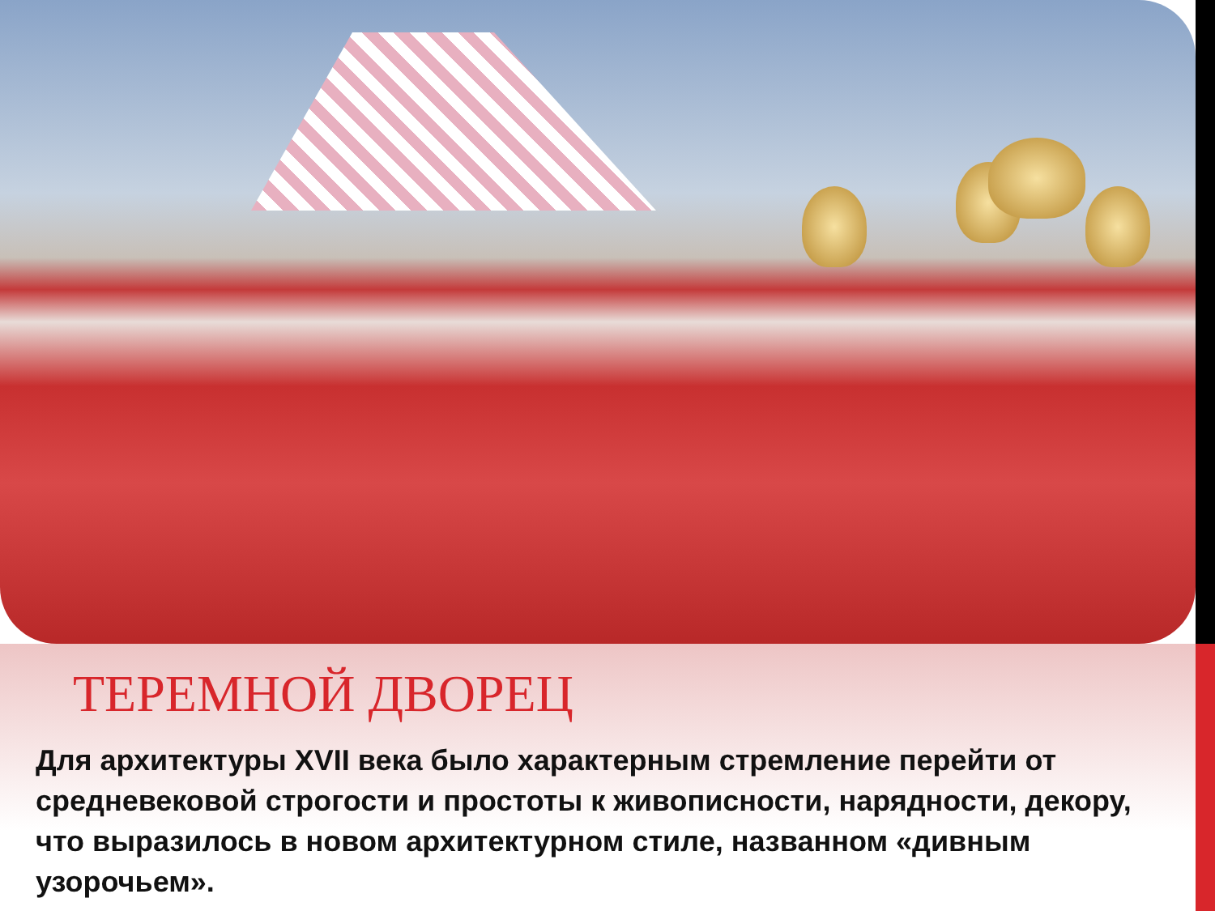ТЕРЕМНОЙ ДВОРЕЦ
Для архитектуры XVII века было характерным стремление перейти от средневековой строгости и простоты к живописности, нарядности, декору, что выразилось в новом архитектурном стиле, названном «дивным узорочьем».